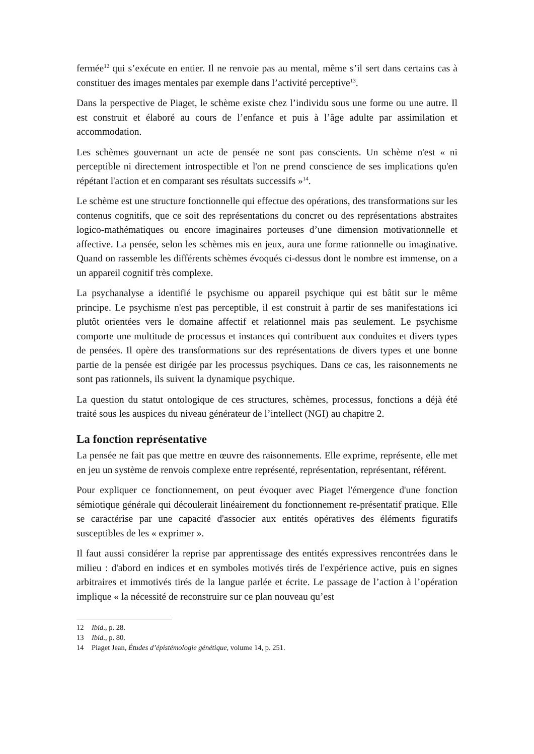fermée<sup>12</sup> qui s’exécute en entier. Il ne renvoie pas au mental, même s’il sert dans certains cas à constituer des images mentales par exemple dans l’activité perceptive<sup>13</sup>.
Dans la perspective de Piaget, le schème existe chez l’individu sous une forme ou une autre. Il est construit et élaboré au cours de l’enfance et puis à l’âge adulte par assimilation et accommodation.
Les schèmes gouvernant un acte de pensée ne sont pas conscients. Un schème n'est « ni perceptible ni directement introspectible et l'on ne prend conscience de ses implications qu'en répétant l'action et en comparant ses résultats successifs »<sup>14</sup>.
Le schème est une structure fonctionnelle qui effectue des opérations, des transformations sur les contenus cognitifs, que ce soit des représentations du concret ou des représentations abstraites logico-mathématiques ou encore imaginaires porteuses d’une dimension motivationnelle et affective. La pensée, selon les schèmes mis en jeux, aura une forme rationnelle ou imaginative. Quand on rassemble les différents schèmes évoqués ci-dessus dont le nombre est immense, on a un appareil cognitif très complexe.
La psychanalyse a identifié le psychisme ou appareil psychique qui est bâtit sur le même principe. Le psychisme n'est pas perceptible, il est construit à partir de ses manifestations ici plutôt orientées vers le domaine affectif et relationnel mais pas seulement. Le psychisme comporte une multitude de processus et instances qui contribuent aux conduites et divers types de pensées. Il opère des transformations sur des représentations de divers types et une bonne partie de la pensée est dirigée par les processus psychiques. Dans ce cas, les raisonnements ne sont pas rationnels, ils suivent la dynamique psychique.
La question du statut ontologique de ces structures, schèmes, processus, fonctions a déjà été traité sous les auspices du niveau générateur de l’intellect (NGI) au chapitre 2.
La fonction représentative
La pensée ne fait pas que mettre en œuvre des raisonnements. Elle exprime, représente, elle met en jeu un système de renvois complexe entre représenté, représentation, représentant, référent.
Pour expliquer ce fonctionnement, on peut évoquer avec Piaget l'émergence d'une fonction sémiotique générale qui découlerait linéairement du fonctionnement re-présentatif pratique. Elle se caractérise par une capacité d'associer aux entités opératives des éléments figuratifs susceptibles de les « exprimer ».
Il faut aussi considérer la reprise par apprentissage des entités expressives rencontrées dans le milieu : d'abord en indices et en symboles motivés tirés de l'expérience active, puis en signes arbitraires et immotivés tirés de la langue parlée et écrite. Le passage de l’action à l’opération implique « la nécessité de reconstruire sur ce plan nouveau qu’est
12 Ibid., p. 28.
13 Ibid., p. 80.
14 Piaget Jean, Études d’épistémologie génétique, volume 14, p. 251.